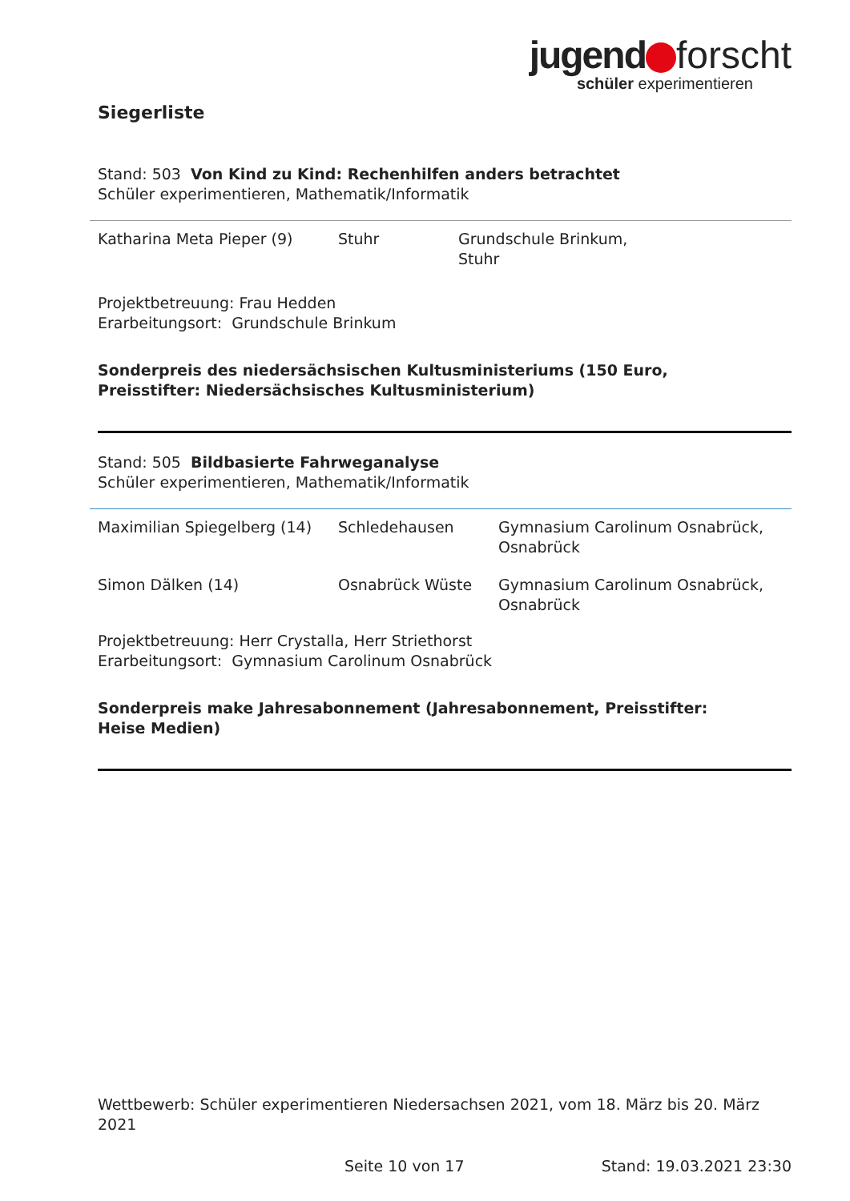jugend forscht
schüler experimentieren
Siegerliste
Stand: 503 Von Kind zu Kind: Rechenhilfen anders betrachtet
Schüler experimentieren, Mathematik/Informatik
| Katharina Meta Pieper (9) | Stuhr | Grundschule Brinkum, Stuhr |
Projektbetreuung: Frau Hedden
Erarbeitungsort: Grundschule Brinkum
Sonderpreis des niedersächsischen Kultusministeriums (150 Euro,
Preisstifter: Niedersächsisches Kultusministerium)
Stand: 505 Bildbasierte Fahrweganalyse
Schüler experimentieren, Mathematik/Informatik
| Maximilian Spiegelberg (14) | Schledehausen | Gymnasium Carolinum Osnabrück, Osnabrück |
| Simon Dälken (14) | Osnabrück Wüste | Gymnasium Carolinum Osnabrück, Osnabrück |
Projektbetreuung: Herr Crystalla, Herr Striethorst
Erarbeitungsort: Gymnasium Carolinum Osnabrück
Sonderpreis make Jahresabonnement (Jahresabonnement, Preisstifter:
Heise Medien)
Wettbewerb: Schüler experimentieren Niedersachsen 2021, vom 18. März bis 20. März 2021
Seite 10 von 17 Stand: 19.03.2021 23:30